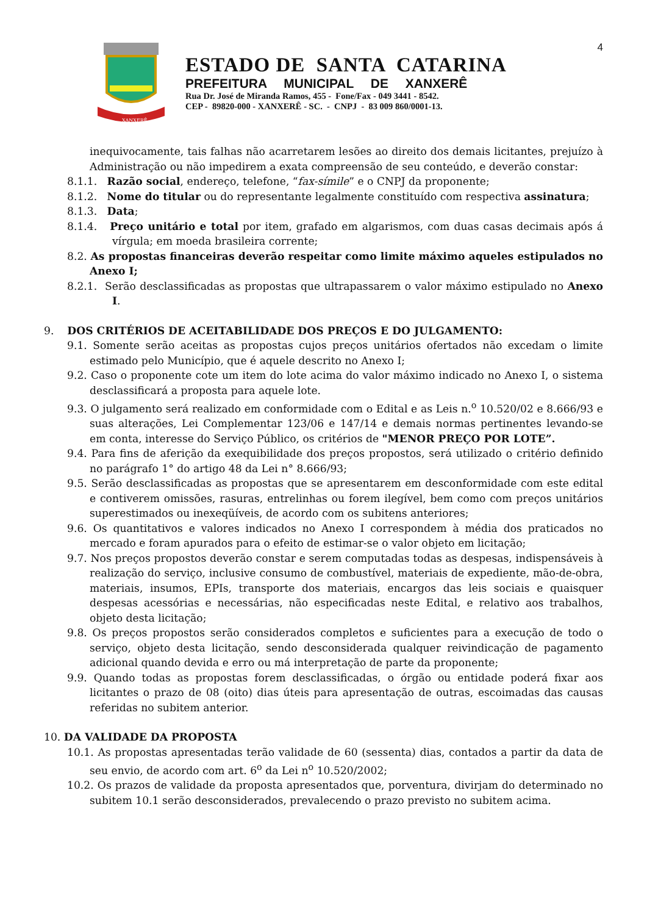4
XANXERÊ
ESTADO DE SANTA CATARINA
PREFEITURA MUNICIPAL DE XANXERÊ
Rua Dr. José de Miranda Ramos, 455 - Fone/Fax - 049 3441 - 8542.
CEP - 89820-000 - XANXERÊ - SC. - CNPJ - 83 009 860/0001-13.
inequivocamente, tais falhas não acarretarem lesões ao direito dos demais licitantes, prejuízo à Administração ou não impedirem a exata compreensão de seu conteúdo, e deverão constar:
8.1.1. Razão social, endereço, telefone, “fax-símile” e o CNPJ da proponente;
8.1.2. Nome do titular ou do representante legalmente constituído com respectiva assinatura;
8.1.3. Data;
8.1.4. Preço unitário e total por item, grafado em algarismos, com duas casas decimais após á vírgula; em moeda brasileira corrente;
8.2. As propostas financeiras deverão respeitar como limite máximo aqueles estipulados no Anexo I;
8.2.1. Serão desclassificadas as propostas que ultrapassarem o valor máximo estipulado no Anexo I.
9. DOS CRITÉRIOS DE ACEITABILIDADE DOS PREÇOS E DO JULGAMENTO:
9.1. Somente serão aceitas as propostas cujos preços unitários ofertados não excedam o limite estimado pelo Município, que é aquele descrito no Anexo I;
9.2. Caso o proponente cote um item do lote acima do valor máximo indicado no Anexo I, o sistema desclassificará a proposta para aquele lote.
9.3. O julgamento será realizado em conformidade com o Edital e as Leis n.<sup>o</sup> 10.520/02 e 8.666/93 e suas alterações, Lei Complementar 123/06 e 147/14 e demais normas pertinentes levando-se em conta, interesse do Serviço Público, os critérios de "MENOR PREÇO POR LOTE”.
9.4. Para fins de aferição da exequibilidade dos preços propostos, será utilizado o critério definido no parágrafo 1° do artigo 48 da Lei n° 8.666/93;
9.5. Serão desclassificadas as propostas que se apresentarem em desconformidade com este edital e contiverem omissões, rasuras, entrelinhas ou forem ilegível, bem como com preços unitários superestimados ou inexeqüíveis, de acordo com os subitens anteriores;
9.6. Os quantitativos e valores indicados no Anexo I correspondem à média dos praticados no mercado e foram apurados para o efeito de estimar-se o valor objeto em licitação;
9.7. Nos preços propostos deverão constar e serem computadas todas as despesas, indispensáveis à realização do serviço, inclusive consumo de combustível, materiais de expediente, mão-de-obra, materiais, insumos, EPIs, transporte dos materiais, encargos das leis sociais e quaisquer despesas acessórias e necessárias, não especificadas neste Edital, e relativo aos trabalhos, objeto desta licitação;
9.8. Os preços propostos serão considerados completos e suficientes para a execução de todo o serviço, objeto desta licitação, sendo desconsiderada qualquer reivindicação de pagamento adicional quando devida e erro ou má interpretação de parte da proponente;
9.9. Quando todas as propostas forem desclassificadas, o órgão ou entidade poderá fixar aos licitantes o prazo de 08 (oito) dias úteis para apresentação de outras, escoimadas das causas referidas no subitem anterior.
10. DA VALIDADE DA PROPOSTA
10.1. As propostas apresentadas terão validade de 60 (sessenta) dias, contados a partir da data de seu envio, de acordo com art. 6<sup>o</sup> da Lei n<sup>o</sup> 10.520/2002;
10.2. Os prazos de validade da proposta apresentados que, porventura, divirjam do determinado no subitem 10.1 serão desconsiderados, prevalecendo o prazo previsto no subitem acima.